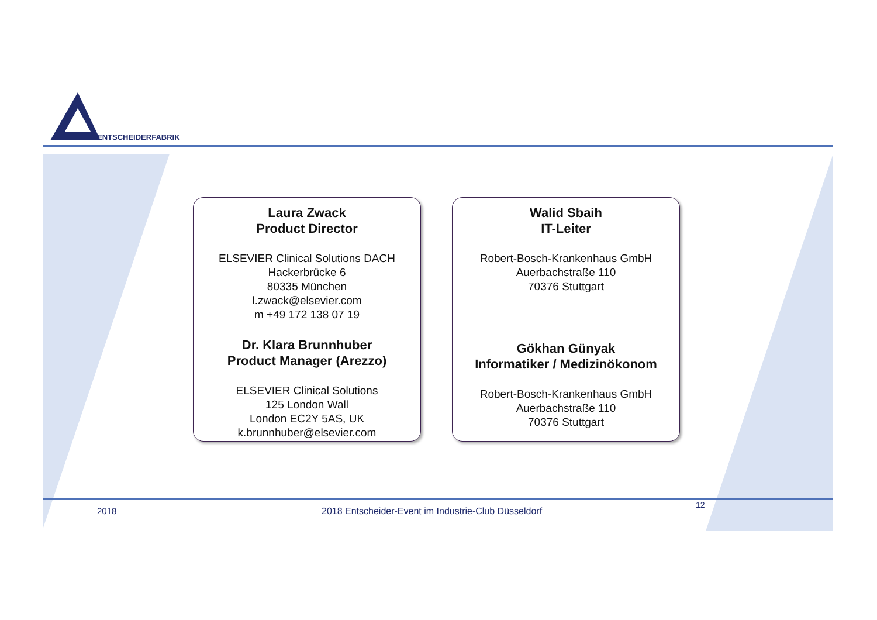ENTSCHEIDERFABRIK
Laura Zwack
Product Director
ELSEVIER Clinical Solutions DACH
Hackerbrücke 6
80335 München
l.zwack@elsevier.com
m +49 172 138 07 19
Dr. Klara Brunnhuber
Product Manager (Arezzo)
ELSEVIER Clinical Solutions
125 London Wall
London EC2Y 5AS, UK
k.brunnhuber@elsevier.com
Walid Sbaih
IT-Leiter
Robert-Bosch-Krankenhaus GmbH
Auerbachstraße 110
70376 Stuttgart
Gökhan Günyak
Informatiker / Medizinökonom
Robert-Bosch-Krankenhaus GmbH
Auerbachstraße 110
70376 Stuttgart
2018
2018 Entscheider-Event im Industrie-Club Düsseldorf
12